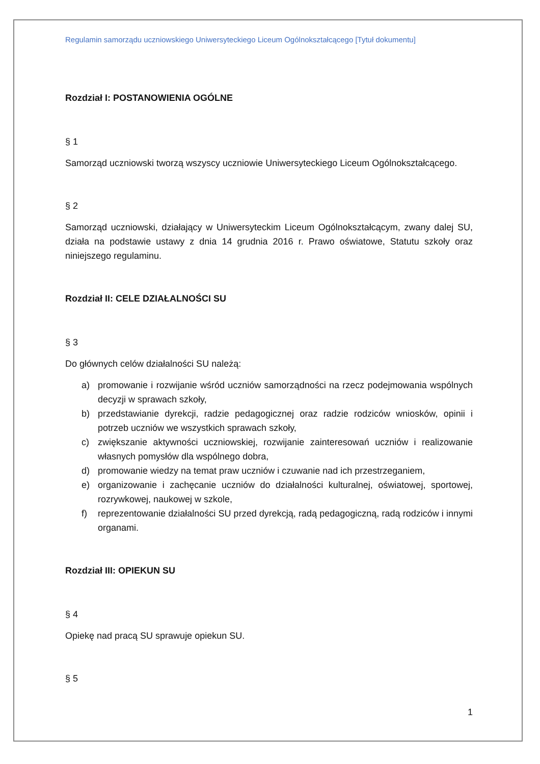Regulamin samorządu uczniowskiego Uniwersyteckiego Liceum Ogólnokształcącego [Tytuł dokumentu]
Rozdział I: POSTANOWIENIA OGÓLNE
§ 1
Samorząd uczniowski tworzą wszyscy uczniowie Uniwersyteckiego Liceum Ogólnokształcącego.
§ 2
Samorząd uczniowski, działający w Uniwersyteckim Liceum Ogólnokształcącym, zwany dalej SU, działa na podstawie ustawy z dnia 14 grudnia 2016 r. Prawo oświatowe, Statutu szkoły oraz niniejszego regulaminu.
Rozdział II: CELE DZIAŁALNOŚCI SU
§ 3
Do głównych celów działalności SU należą:
a) promowanie i rozwijanie wśród uczniów samorządności na rzecz podejmowania wspólnych decyzji w sprawach szkoły,
b) przedstawianie dyrekcji, radzie pedagogicznej oraz radzie rodziców wniosków, opinii i potrzeb uczniów we wszystkich sprawach szkoły,
c) zwiększanie aktywności uczniowskiej, rozwijanie zainteresowań uczniów i realizowanie własnych pomysłów dla wspólnego dobra,
d) promowanie wiedzy na temat praw uczniów i czuwanie nad ich przestrzeganiem,
e) organizowanie i zachęcanie uczniów do działalności kulturalnej, oświatowej, sportowej, rozrywkowej, naukowej w szkole,
f) reprezentowanie działalności SU przed dyrekcją, radą pedagogiczną, radą rodziców i innymi organami.
Rozdział III: OPIEKUN SU
§ 4
Opiekę nad pracą SU sprawuje opiekun SU.
§ 5
1